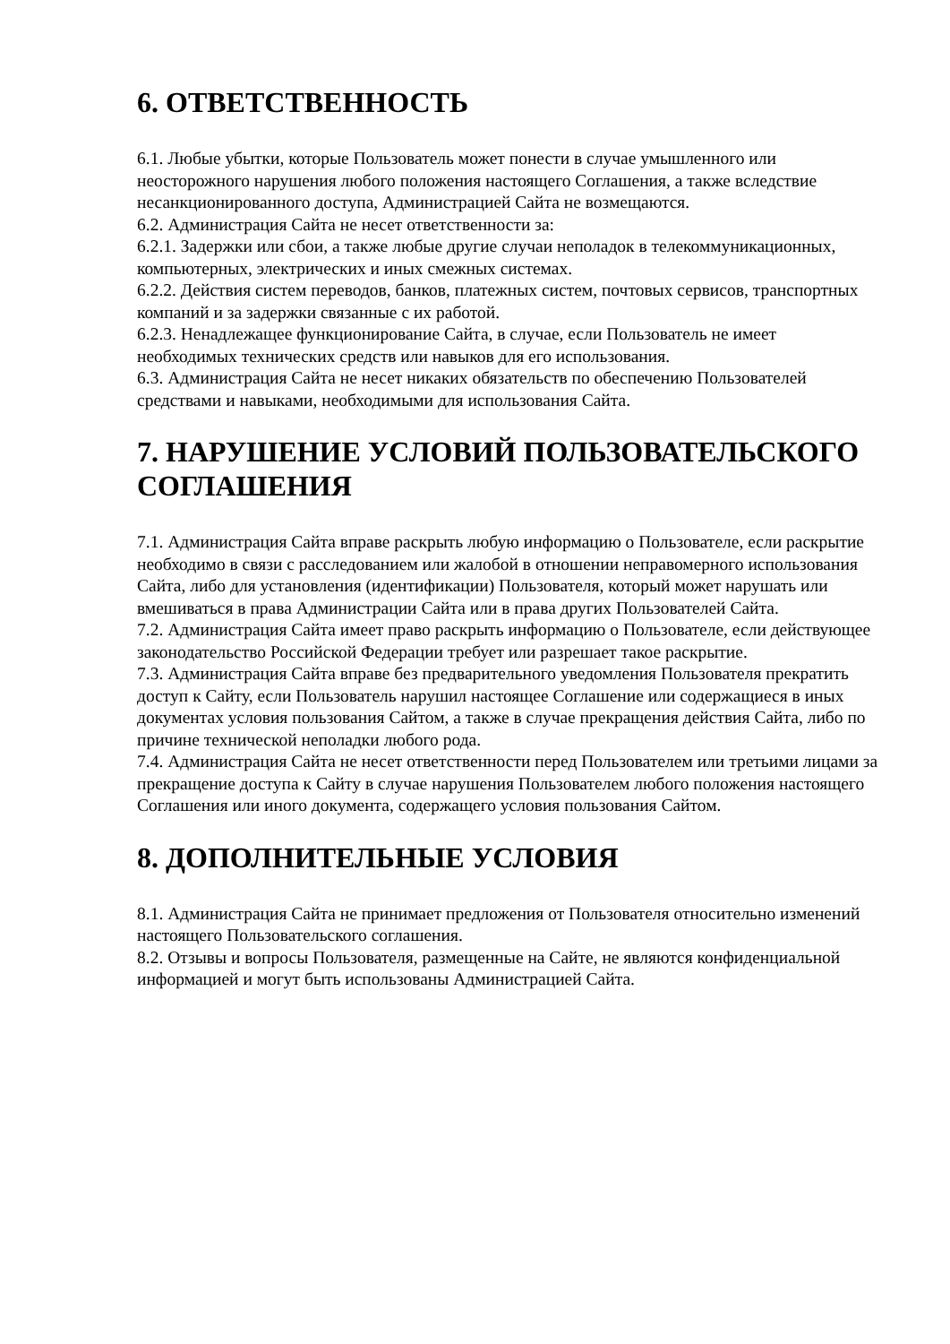6. ОТВЕТСТВЕННОСТЬ
6.1. Любые убытки, которые Пользователь может понести в случае умышленного или неосторожного нарушения любого положения настоящего Соглашения, а также вследствие несанкционированного доступа, Администрацией Сайта не возмещаются.
6.2. Администрация Сайта не несет ответственности за:
6.2.1. Задержки или сбои, а также любые другие случаи неполадок в телекоммуникационных, компьютерных, электрических и иных смежных системах.
6.2.2. Действия систем переводов, банков, платежных систем, почтовых сервисов, транспортных компаний и за задержки связанные с их работой.
6.2.3. Ненадлежащее функционирование Сайта, в случае, если Пользователь не имеет необходимых технических средств или навыков для его использования.
6.3. Администрация Сайта не несет никаких обязательств по обеспечению Пользователей средствами и навыками, необходимыми для использования Сайта.
7. НАРУШЕНИЕ УСЛОВИЙ ПОЛЬЗОВАТЕЛЬСКОГО СОГЛАШЕНИЯ
7.1. Администрация Сайта вправе раскрыть любую информацию о Пользователе, если раскрытие необходимо в связи с расследованием или жалобой в отношении неправомерного использования Сайта, либо для установления (идентификации) Пользователя, который может нарушать или вмешиваться в права Администрации Сайта или в права других Пользователей Сайта.
7.2. Администрация Сайта имеет право раскрыть информацию о Пользователе, если действующее законодательство Российской Федерации требует или разрешает такое раскрытие.
7.3. Администрация Сайта вправе без предварительного уведомления Пользователя прекратить доступ к Сайту, если Пользователь нарушил настоящее Соглашение или содержащиеся в иных документах условия пользования Сайтом, а также в случае прекращения действия Сайта, либо по причине технической неполадки любого рода.
7.4. Администрация Сайта не несет ответственности перед Пользователем или третьими лицами за прекращение доступа к Сайту в случае нарушения Пользователем любого положения настоящего Соглашения или иного документа, содержащего условия пользования Сайтом.
8. ДОПОЛНИТЕЛЬНЫЕ УСЛОВИЯ
8.1. Администрация Сайта не принимает предложения от Пользователя относительно изменений настоящего Пользовательского соглашения.
8.2. Отзывы и вопросы Пользователя, размещенные на Сайте, не являются конфиденциальной информацией и могут быть использованы Администрацией Сайта.